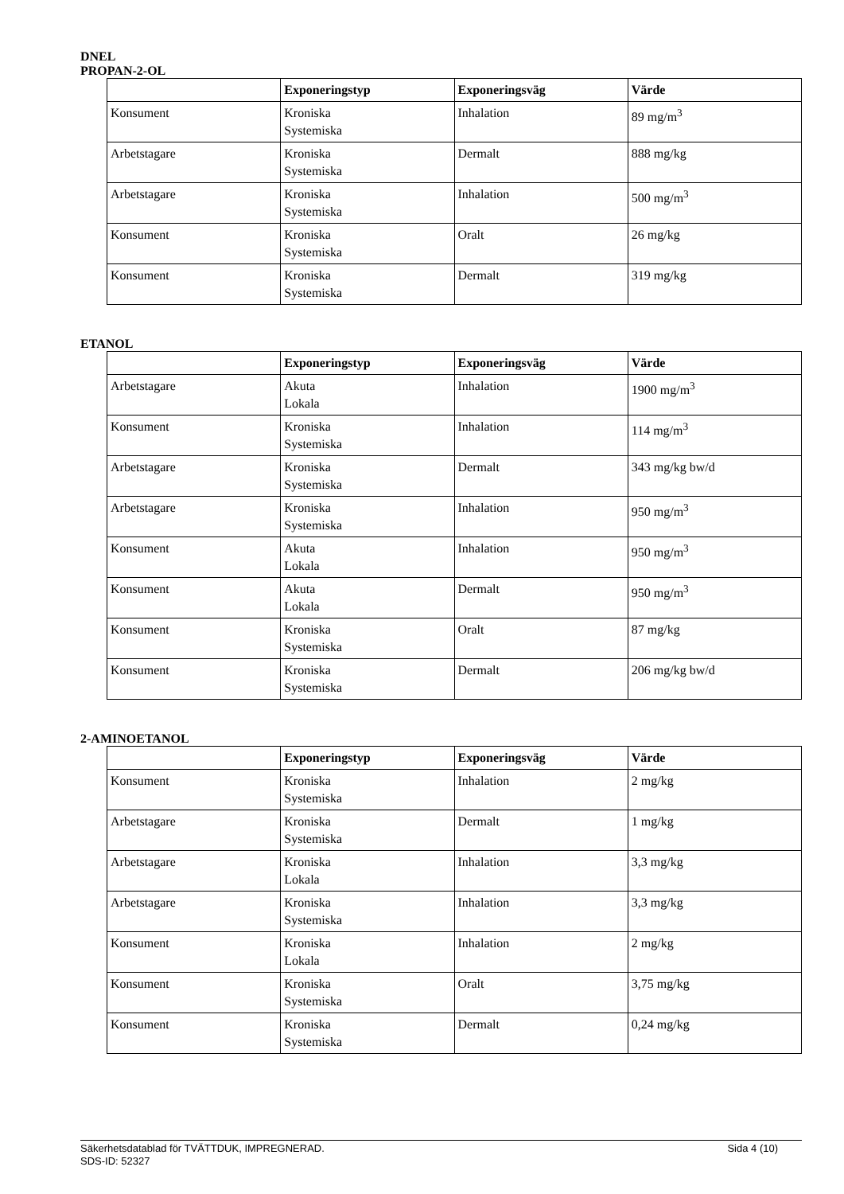DNEL
PROPAN-2-OL
| | Exponeringstyp | Exponeringsväg | Värde |
| --- | --- | --- | --- |
| Konsument | Kroniska Systemiska | Inhalation | 89 mg/m<sup>3</sup> |
| Arbetstagare | Kroniska Systemiska | Dermalt | 888 mg/kg |
| Arbetstagare | Kroniska Systemiska | Inhalation | 500 mg/m<sup>3</sup> |
| Konsument | Kroniska Systemiska | Oralt | 26 mg/kg |
| Konsument | Kroniska Systemiska | Dermalt | 319 mg/kg |
ETANOL
| | Exponeringstyp | Exponeringsväg | Värde |
| --- | --- | --- | --- |
| Arbetstagare | Akuta Lokala | Inhalation | 1900 mg/m<sup>3</sup> |
| Konsument | Kroniska Systemiska | Inhalation | 114 mg/m<sup>3</sup> |
| Arbetstagare | Kroniska Systemiska | Dermalt | 343 mg/kg bw/d |
| Arbetstagare | Kroniska Systemiska | Inhalation | 950 mg/m<sup>3</sup> |
| Konsument | Akuta Lokala | Inhalation | 950 mg/m<sup>3</sup> |
| Konsument | Akuta Lokala | Dermalt | 950 mg/m<sup>3</sup> |
| Konsument | Kroniska Systemiska | Oralt | 87 mg/kg |
| Konsument | Kroniska Systemiska | Dermalt | 206 mg/kg bw/d |
2-AMINOETANOL
| | Exponeringstyp | Exponeringsväg | Värde |
| --- | --- | --- | --- |
| Konsument | Kroniska Systemiska | Inhalation | 2 mg/kg |
| Arbetstagare | Kroniska Systemiska | Dermalt | 1 mg/kg |
| Arbetstagare | Kroniska Lokala | Inhalation | 3,3 mg/kg |
| Arbetstagare | Kroniska Systemiska | Inhalation | 3,3 mg/kg |
| Konsument | Kroniska Lokala | Inhalation | 2 mg/kg |
| Konsument | Kroniska Systemiska | Oralt | 3,75 mg/kg |
| Konsument | Kroniska Systemiska | Dermalt | 0,24 mg/kg |
Sida 4 (10) Säkerhetsdatablad för TVÄTTDUK, IMPREGNERAD.
SDS-ID: 52327